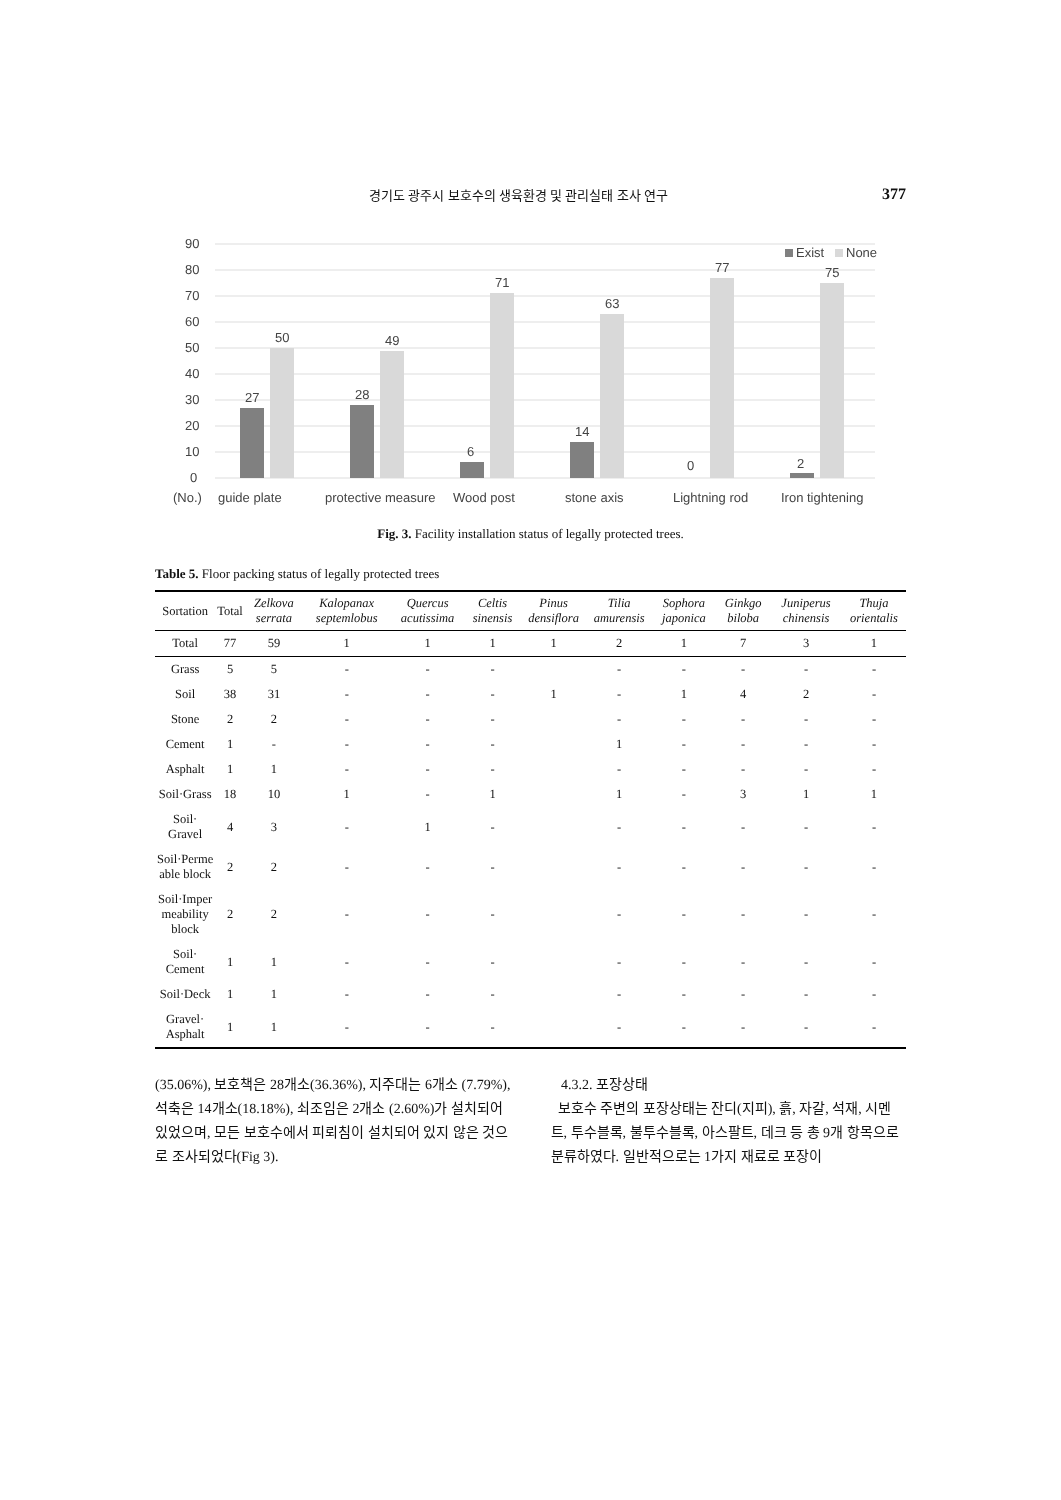경기도 광주시 보호수의 생육환경 및 관리실태 조사 연구 377
90
80
70
60
50
40
30
20
10
0
(No.)
27
50
28
49
6
71
14
63
0
77
2
75
guide plate
protective measure
Wood post
stone axis
Lightning rod
Iron tightening
Exist
None
Fig. 3. Facility installation status of legally protected trees.
Table 5. Floor packing status of legally protected trees
| Sortation | Total | Zelkova serrata | Kalopanax septemlobus | Quercus acutissima | Celtis sinensis | Pinus densiflora | Tilia amurensis | Sophora japonica | Ginkgo biloba | Juniperus chinensis | Thuja orientalis |
| --- | --- | --- | --- | --- | --- | --- | --- | --- | --- | --- | --- |
| Total | 77 | 59 | 1 | 1 | 1 | 1 | 2 | 1 | 7 | 3 | 1 |
| Grass | 5 | 5 | - | - | - | | - | - | - | - | - |
| Soil | 38 | 31 | - | - | - | 1 | - | 1 | 4 | 2 | - |
| Stone | 2 | 2 | - | - | - | | - | - | - | - | - |
| Cement | 1 | - | - | - | - | | 1 | - | - | - | - |
| Asphalt | 1 | 1 | - | - | - | | - | - | - | - | - |
| Soil·Grass | 18 | 10 | 1 | - | 1 | | 1 | - | 3 | 1 | 1 |
| Soil· Gravel | 4 | 3 | - | 1 | - | | - | - | - | - | - |
| Soil·Perme able block | 2 | 2 | - | - | - | | - | - | - | - | - |
| Soil·Imper meability block | 2 | 2 | - | - | - | | - | - | - | - | - |
| Soil· Cement | 1 | 1 | - | - | - | | - | - | - | - | - |
| Soil·Deck | 1 | 1 | - | - | - | | - | - | - | - | - |
| Gravel· Asphalt | 1 | 1 | - | - | - | | - | - | - | - | - |
(35.06%), 보호책은 28개소(36.36%), 지주대는 6개소 (7.79%), 석축은 14개소(18.18%), 쇠조임은 2개소 (2.60%)가 설치되어 있었으며, 모든 보호수에서 피뢰침이 설치되어 있지 않은 것으로 조사되었다(Fig 3).
4.3.2. 포장상태
보호수 주변의 포장상태는 잔디(지피), 흙, 자갈, 석재, 시멘트, 투수블록, 불투수블록, 아스팔트, 데크 등 총 9개 항목으로 분류하였다. 일반적으로는 1가지 재료로 포장이